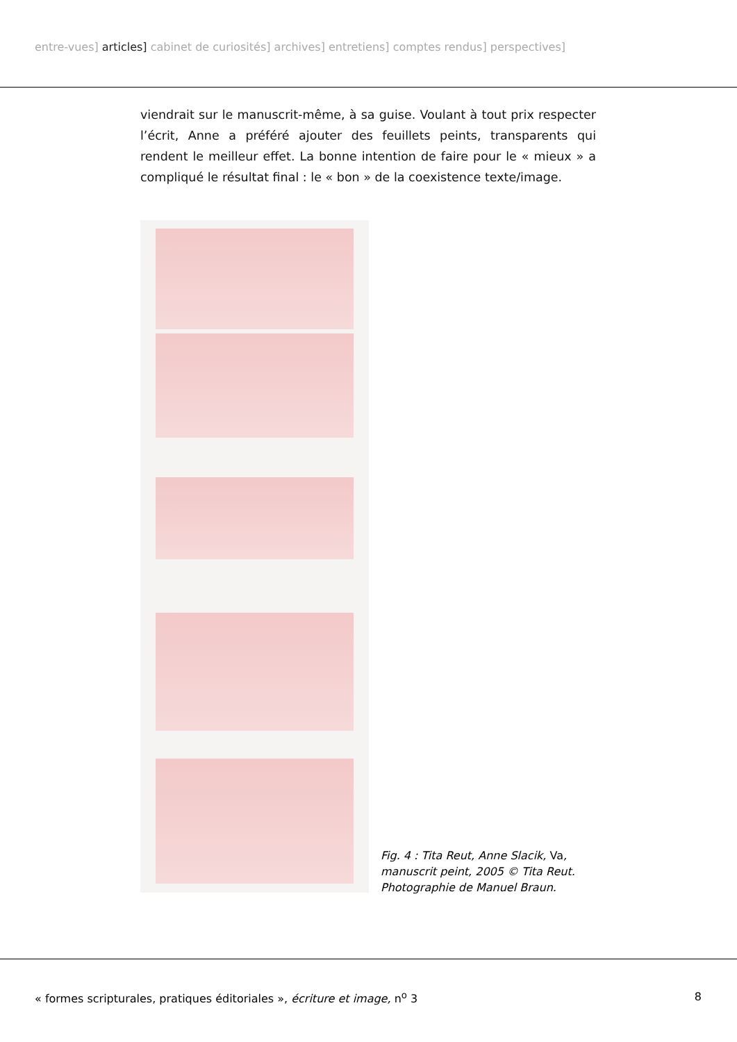entre-vues] articles] cabinet de curiosités] archives] entretiens] comptes rendus] perspectives]
viendrait sur le manuscrit-même, à sa guise. Voulant à tout prix respecter l’écrit, Anne a préféré ajouter des feuillets peints, transparents qui rendent le meilleur effet. La bonne intention de faire pour le « mieux » a compliqué le résultat final : le « bon » de la coexistence texte/image.
Fig. 4 : Tita Reut, Anne Slacik, Va, manuscrit peint, 2005 © Tita Reut. Photographie de Manuel Braun.
« formes scripturales, pratiques éditoriales », écriture et image, n<sup>o</sup> 3 8